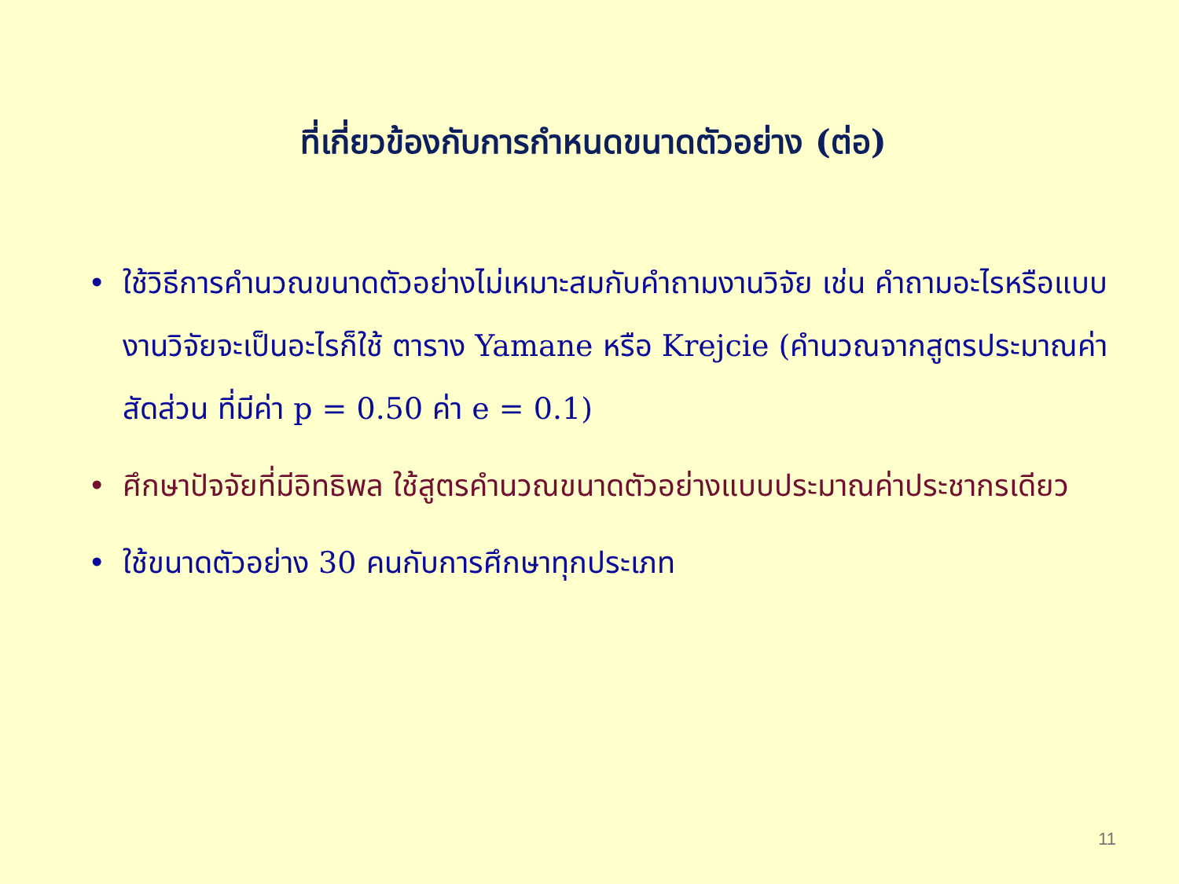ที่เกี่ยวข้องกับการกำหนดขนาดตัวอย่าง (ต่อ)
• ใช้วิธีการคำนวณขนาดตัวอย่างไม่เหมาะสมกับคำถามงานวิจัย เช่น คำถามอะไรหรือแบบงานวิจัยจะเป็นอะไรก็ใช้ ตาราง Yamane หรือ Krejcie (คำนวณจากสูตรประมาณค่าสัดส่วน ที่มีค่า p = 0.50 ค่า e = 0.1)
• ศึกษาปัจจัยที่มีอิทธิพล ใช้สูตรคำนวณขนาดตัวอย่างแบบประมาณค่าประชากรเดียว
• ใช้ขนาดตัวอย่าง 30 คนกับการศึกษาทุกประเภท
11